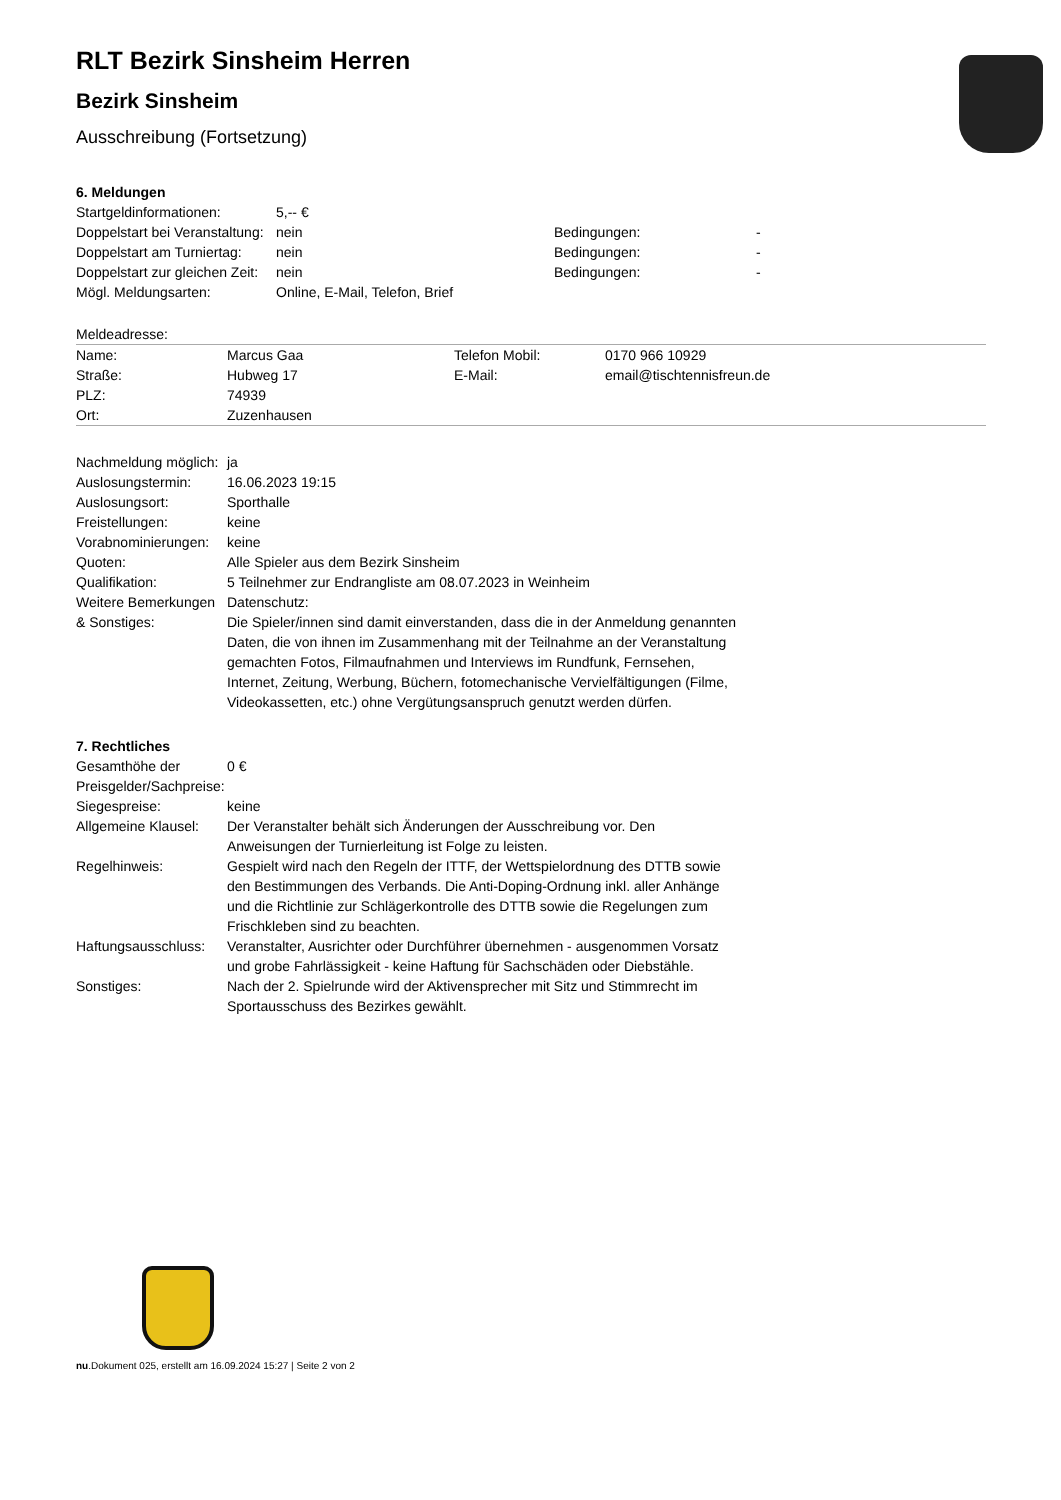RLT Bezirk Sinsheim Herren
Bezirk Sinsheim
Ausschreibung (Fortsetzung)
6. Meldungen
| Startgeldinformationen: | 5,-- € | | |
| Doppelstart bei Veranstaltung: | nein | Bedingungen: | - |
| Doppelstart am Turniertag: | nein | Bedingungen: | - |
| Doppelstart zur gleichen Zeit: | nein | Bedingungen: | - |
| Mögl. Meldungsarten: | Online, E-Mail, Telefon, Brief | | |
Meldeadresse:
| Name: | Marcus Gaa | Telefon Mobil: | 0170 966 10929 |
| Straße: | Hubweg 17 | E-Mail: | email@tischtennisfreun.de |
| PLZ: | 74939 | | |
| Ort: | Zuzenhausen | | |
| Nachmeldung möglich: | ja |
| Auslosungstermin: | 16.06.2023 19:15 |
| Auslosungsort: | Sporthalle |
| Freistellungen: | keine |
| Vorabnominierungen: | keine |
| Quoten: | Alle Spieler aus dem Bezirk Sinsheim |
| Qualifikation: | 5 Teilnehmer zur Endrangliste am 08.07.2023 in Weinheim |
| Weitere Bemerkungen & Sonstiges: | Datenschutz: Die Spieler/innen sind damit einverstanden, dass die in der Anmeldung genannten Daten, die von ihnen im Zusammenhang mit der Teilnahme an der Veranstaltung gemachten Fotos, Filmaufnahmen und Interviews im Rundfunk, Fernsehen, Internet, Zeitung, Werbung, Büchern, fotomechanische Vervielfältigungen (Filme, Videokassetten, etc.) ohne Vergütungsanspruch genutzt werden dürfen. |
7. Rechtliches
| Gesamthöhe der Preisgelder/Sachpreise: | 0 € |
| Siegespreise: | keine |
| Allgemeine Klausel: | Der Veranstalter behält sich Änderungen der Ausschreibung vor. Den Anweisungen der Turnierleitung ist Folge zu leisten. |
| Regelhinweis: | Gespielt wird nach den Regeln der ITTF, der Wettspielordnung des DTTB sowie den Bestimmungen des Verbands. Die Anti-Doping-Ordnung inkl. aller Anhänge und die Richtlinie zur Schlägerkontrolle des DTTB sowie die Regelungen zum Frischkleben sind zu beachten. |
| Haftungsausschluss: | Veranstalter, Ausrichter oder Durchführer übernehmen - ausgenommen Vorsatz und grobe Fahrlässigkeit - keine Haftung für Sachschäden oder Diebstähle. |
| Sonstiges: | Nach der 2. Spielrunde wird der Aktivensprecher mit Sitz und Stimmrecht im Sportausschuss des Bezirkes gewählt. |
nu.Dokument 025, erstellt am 16.09.2024 15:27 | Seite 2 von 2